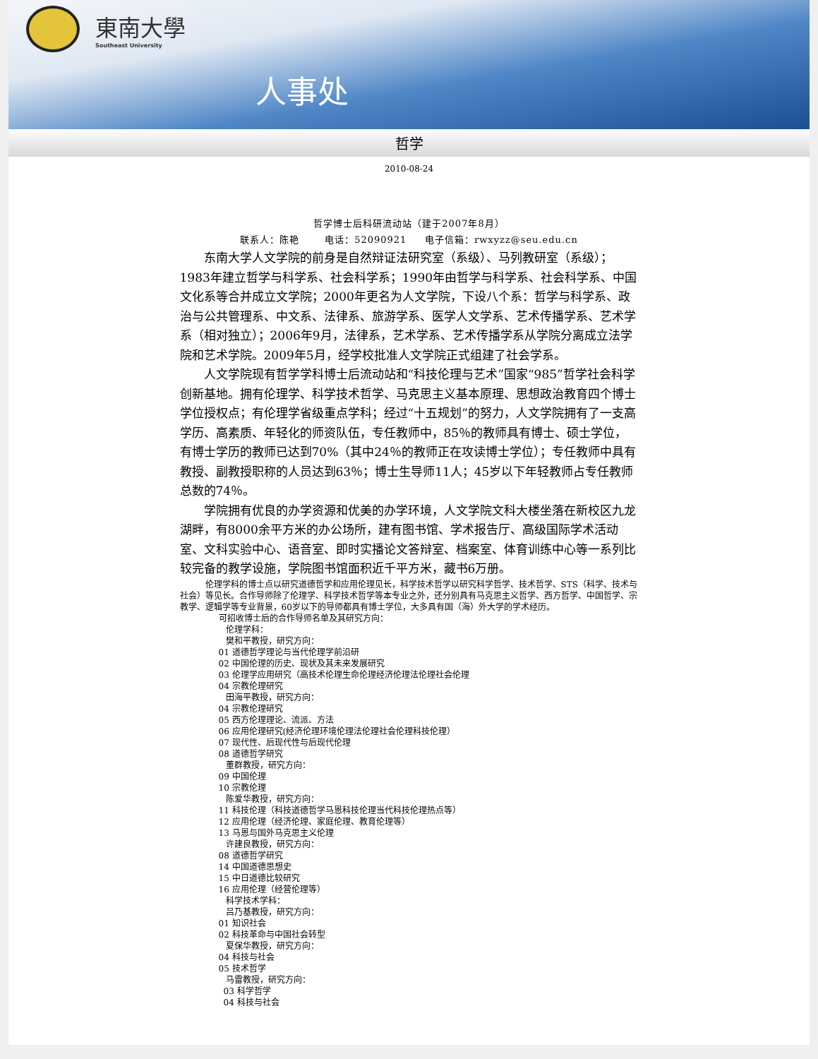東南大學
Southeast University
人事处
哲学
2010-08-24
哲学博士后科研流动站（建于2007年8月）
联系人：陈艳 电话：52090921 电子信箱：rwxyzz@seu.edu.cn
东南大学人文学院的前身是自然辩证法研究室（系级）、马列教研室（系级）；1983年建立哲学与科学系、社会科学系；1990年由哲学与科学系、社会科学系、中国文化系等合并成立文学院；2000年更名为人文学院，下设八个系：哲学与科学系、政治与公共管理系、中文系、法律系、旅游学系、医学人文学系、艺术传播学系、艺术学系（相对独立）；2006年9月，法律系，艺术学系、艺术传播学系从学院分离成立法学院和艺术学院。2009年5月，经学校批准人文学院正式组建了社会学系。
人文学院现有哲学学科博士后流动站和“科技伦理与艺术”国家“985”哲学社会科学创新基地。拥有伦理学、科学技术哲学、马克思主义基本原理、思想政治教育四个博士学位授权点；有伦理学省级重点学科；经过“十五规划”的努力，人文学院拥有了一支高学历、高素质、年轻化的师资队伍，专任教师中，85％的教师具有博士、硕士学位，有博士学历的教师已达到70%（其中24％的教师正在攻读博士学位）；专任教师中具有教授、副教授职称的人员达到63％；博士生导师11人；45岁以下年轻教师占专任教师总数的74％。
学院拥有优良的办学资源和优美的办学环境，人文学院文科大楼坐落在新校区九龙湖畔，有8000余平方米的办公场所，建有图书馆、学术报告厅、高级国际学术活动室、文科实验中心、语音室、即时实播论文答辩室、档案室、体育训练中心等一系列比较完备的教学设施，学院图书馆面积近千平方米，藏书6万册。
伦理学科的博士点以研究道德哲学和应用伦理见长，科学技术哲学以研究科学哲学、技术哲学、STS（科学、技术与社会）等见长。合作导师除了伦理学、科学技术哲学等本专业之外，还分别具有马克思主义哲学、西方哲学、中国哲学、宗教学、逻辑学等专业背景，60岁以下的导师都具有博士学位，大多具有国（海）外大学的学术经历。
可招收博士后的合作导师名单及其研究方向：
伦理学科：
樊和平教授，研究方向：
01 道德哲学理论与当代伦理学前沿研
02 中国伦理的历史、现状及其未来发展研究
03 伦理学应用研究（高技术伦理生命伦理经济伦理法伦理社会伦理
04 宗教伦理研究
田海平教授，研究方向：
04 宗教伦理研究
05 西方伦理理论、流派、方法
06 应用伦理研究(经济伦理环境伦理法伦理社会伦理科技伦理）
07 现代性、后现代性与后现代伦理
08 道德哲学研究
董群教授，研究方向：
09 中国伦理
10 宗教伦理
陈爱华教授，研究方向：
11 科技伦理（科技道德哲学马恩科技伦理当代科技伦理热点等）
12 应用伦理（经济伦理、家庭伦理、教育伦理等）
13 马恩与国外马克思主义伦理
许建良教授，研究方向：
08 道德哲学研究
14 中国道德思想史
15 中日道德比较研究
16 应用伦理（经营伦理等）
科学技术学科：
吕乃基教授，研究方向：
01 知识社会
02 科技革命与中国社会转型
夏保华教授，研究方向：
04 科技与社会
05 技术哲学
马雷教授，研究方向：
03 科学哲学
04 科技与社会